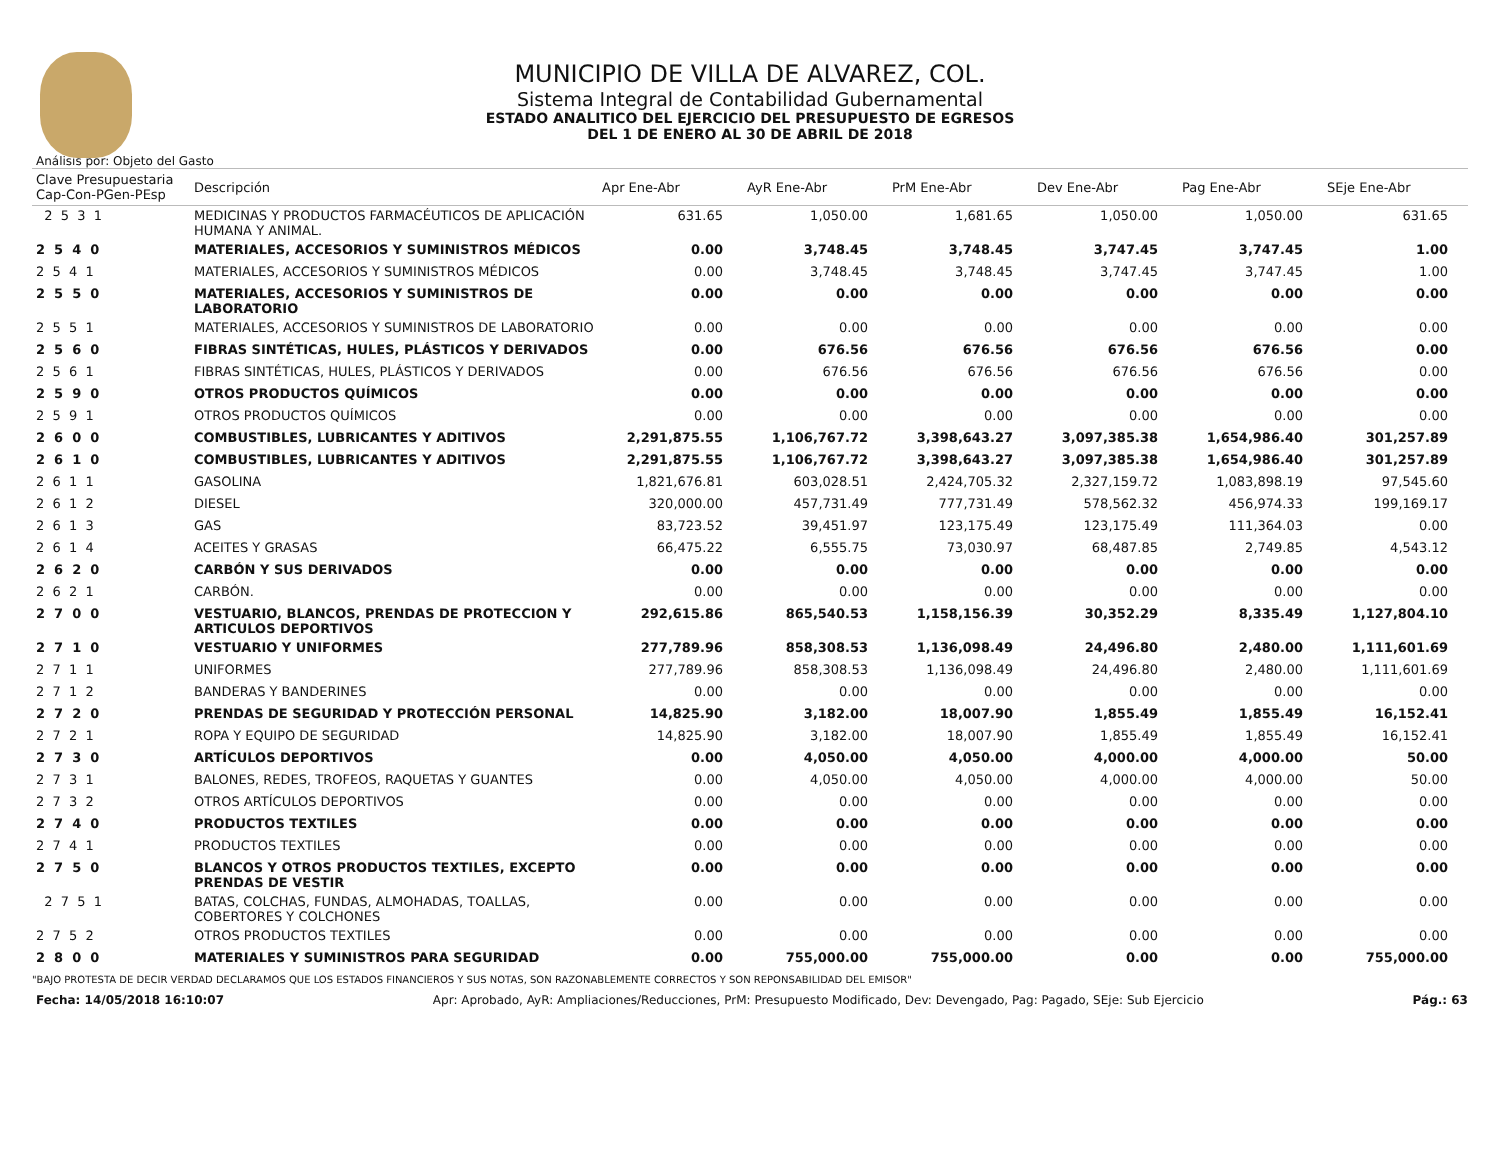MUNICIPIO DE VILLA DE ALVAREZ, COL.
Sistema Integral de Contabilidad Gubernamental
ESTADO ANALITICO DEL EJERCICIO DEL PRESUPUESTO DE EGRESOS
DEL 1 DE ENERO AL 30 DE ABRIL DE 2018
Análisis por: Objeto del Gasto
| Clave Presupuestaria Cap-Con-PGen-PEsp | Descripción | Apr Ene-Abr | AyR Ene-Abr | PrM Ene-Abr | Dev Ene-Abr | Pag Ene-Abr | SEje Ene-Abr |
| --- | --- | --- | --- | --- | --- | --- | --- |
| 2 5 3 1 | MEDICINAS Y PRODUCTOS FARMACÉUTICOS DE APLICACIÓN HUMANA Y ANIMAL. | 631.65 | 1,050.00 | 1,681.65 | 1,050.00 | 1,050.00 | 631.65 |
| 2 5 4 0 | MATERIALES, ACCESORIOS Y SUMINISTROS MÉDICOS | 0.00 | 3,748.45 | 3,748.45 | 3,747.45 | 3,747.45 | 1.00 |
| 2 5 4 1 | MATERIALES, ACCESORIOS Y SUMINISTROS MÉDICOS | 0.00 | 3,748.45 | 3,748.45 | 3,747.45 | 3,747.45 | 1.00 |
| 2 5 5 0 | MATERIALES, ACCESORIOS Y SUMINISTROS DE LABORATORIO | 0.00 | 0.00 | 0.00 | 0.00 | 0.00 | 0.00 |
| 2 5 5 1 | MATERIALES, ACCESORIOS Y SUMINISTROS DE LABORATORIO | 0.00 | 0.00 | 0.00 | 0.00 | 0.00 | 0.00 |
| 2 5 6 0 | FIBRAS SINTÉTICAS, HULES, PLÁSTICOS Y DERIVADOS | 0.00 | 676.56 | 676.56 | 676.56 | 676.56 | 0.00 |
| 2 5 6 1 | FIBRAS SINTÉTICAS, HULES, PLÁSTICOS Y DERIVADOS | 0.00 | 676.56 | 676.56 | 676.56 | 676.56 | 0.00 |
| 2 5 9 0 | OTROS PRODUCTOS QUÍMICOS | 0.00 | 0.00 | 0.00 | 0.00 | 0.00 | 0.00 |
| 2 5 9 1 | OTROS PRODUCTOS QUÍMICOS | 0.00 | 0.00 | 0.00 | 0.00 | 0.00 | 0.00 |
| 2 6 0 0 | COMBUSTIBLES, LUBRICANTES Y ADITIVOS | 2,291,875.55 | 1,106,767.72 | 3,398,643.27 | 3,097,385.38 | 1,654,986.40 | 301,257.89 |
| 2 6 1 0 | COMBUSTIBLES, LUBRICANTES Y ADITIVOS | 2,291,875.55 | 1,106,767.72 | 3,398,643.27 | 3,097,385.38 | 1,654,986.40 | 301,257.89 |
| 2 6 1 1 | GASOLINA | 1,821,676.81 | 603,028.51 | 2,424,705.32 | 2,327,159.72 | 1,083,898.19 | 97,545.60 |
| 2 6 1 2 | DIESEL | 320,000.00 | 457,731.49 | 777,731.49 | 578,562.32 | 456,974.33 | 199,169.17 |
| 2 6 1 3 | GAS | 83,723.52 | 39,451.97 | 123,175.49 | 123,175.49 | 111,364.03 | 0.00 |
| 2 6 1 4 | ACEITES Y GRASAS | 66,475.22 | 6,555.75 | 73,030.97 | 68,487.85 | 2,749.85 | 4,543.12 |
| 2 6 2 0 | CARBÓN Y SUS DERIVADOS | 0.00 | 0.00 | 0.00 | 0.00 | 0.00 | 0.00 |
| 2 6 2 1 | CARBÓN. | 0.00 | 0.00 | 0.00 | 0.00 | 0.00 | 0.00 |
| 2 7 0 0 | VESTUARIO, BLANCOS, PRENDAS DE PROTECCION Y ARTICULOS DEPORTIVOS | 292,615.86 | 865,540.53 | 1,158,156.39 | 30,352.29 | 8,335.49 | 1,127,804.10 |
| 2 7 1 0 | VESTUARIO Y UNIFORMES | 277,789.96 | 858,308.53 | 1,136,098.49 | 24,496.80 | 2,480.00 | 1,111,601.69 |
| 2 7 1 1 | UNIFORMES | 277,789.96 | 858,308.53 | 1,136,098.49 | 24,496.80 | 2,480.00 | 1,111,601.69 |
| 2 7 1 2 | BANDERAS Y BANDERINES | 0.00 | 0.00 | 0.00 | 0.00 | 0.00 | 0.00 |
| 2 7 2 0 | PRENDAS DE SEGURIDAD Y PROTECCIÓN PERSONAL | 14,825.90 | 3,182.00 | 18,007.90 | 1,855.49 | 1,855.49 | 16,152.41 |
| 2 7 2 1 | ROPA Y EQUIPO DE SEGURIDAD | 14,825.90 | 3,182.00 | 18,007.90 | 1,855.49 | 1,855.49 | 16,152.41 |
| 2 7 3 0 | ARTÍCULOS DEPORTIVOS | 0.00 | 4,050.00 | 4,050.00 | 4,000.00 | 4,000.00 | 50.00 |
| 2 7 3 1 | BALONES, REDES, TROFEOS, RAQUETAS Y GUANTES | 0.00 | 4,050.00 | 4,050.00 | 4,000.00 | 4,000.00 | 50.00 |
| 2 7 3 2 | OTROS ARTÍCULOS DEPORTIVOS | 0.00 | 0.00 | 0.00 | 0.00 | 0.00 | 0.00 |
| 2 7 4 0 | PRODUCTOS TEXTILES | 0.00 | 0.00 | 0.00 | 0.00 | 0.00 | 0.00 |
| 2 7 4 1 | PRODUCTOS TEXTILES | 0.00 | 0.00 | 0.00 | 0.00 | 0.00 | 0.00 |
| 2 7 5 0 | BLANCOS Y OTROS PRODUCTOS TEXTILES, EXCEPTO PRENDAS DE VESTIR | 0.00 | 0.00 | 0.00 | 0.00 | 0.00 | 0.00 |
| 2 7 5 1 | BATAS, COLCHAS, FUNDAS, ALMOHADAS, TOALLAS, COBERTORES Y COLCHONES | 0.00 | 0.00 | 0.00 | 0.00 | 0.00 | 0.00 |
| 2 7 5 2 | OTROS PRODUCTOS TEXTILES | 0.00 | 0.00 | 0.00 | 0.00 | 0.00 | 0.00 |
| 2 8 0 0 | MATERIALES Y SUMINISTROS PARA SEGURIDAD | 0.00 | 755,000.00 | 755,000.00 | 0.00 | 0.00 | 755,000.00 |
"BAJO PROTESTA DE DECIR VERDAD DECLARAMOS QUE LOS ESTADOS FINANCIEROS Y SUS NOTAS, SON RAZONABLEMENTE CORRECTOS Y SON REPONSABILIDAD DEL EMISOR"
Fecha: 14/05/2018 16:10:07 Apr: Aprobado, AyR: Ampliaciones/Reducciones, PrM: Presupuesto Modificado, Dev: Devengado, Pag: Pagado, SEje: Sub Ejercicio Pág.: 63